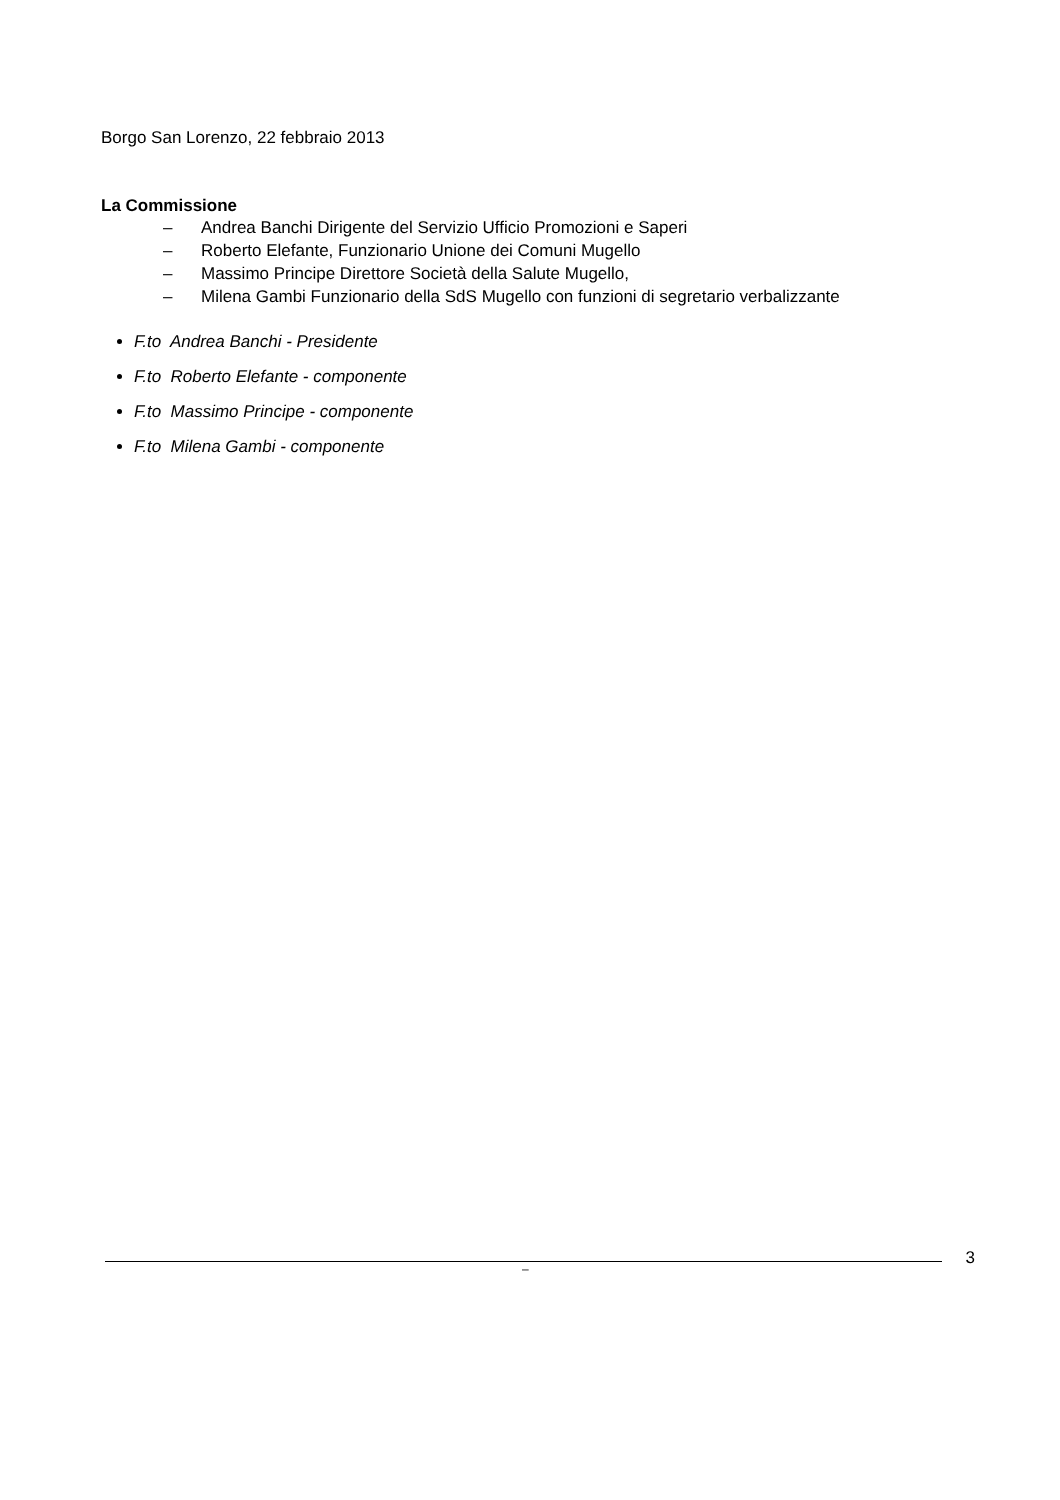Borgo San Lorenzo, 22 febbraio 2013
La Commissione
– Andrea Banchi Dirigente del Servizio Ufficio Promozioni e Saperi
– Roberto Elefante, Funzionario Unione dei Comuni Mugello
– Massimo Principe Direttore Società della Salute Mugello,
– Milena Gambi Funzionario della SdS Mugello con funzioni di segretario verbalizzante
F.to Andrea Banchi - Presidente
F.to Roberto Elefante - componente
F.to Massimo Principe - componente
F.to Milena Gambi - componente
3
–